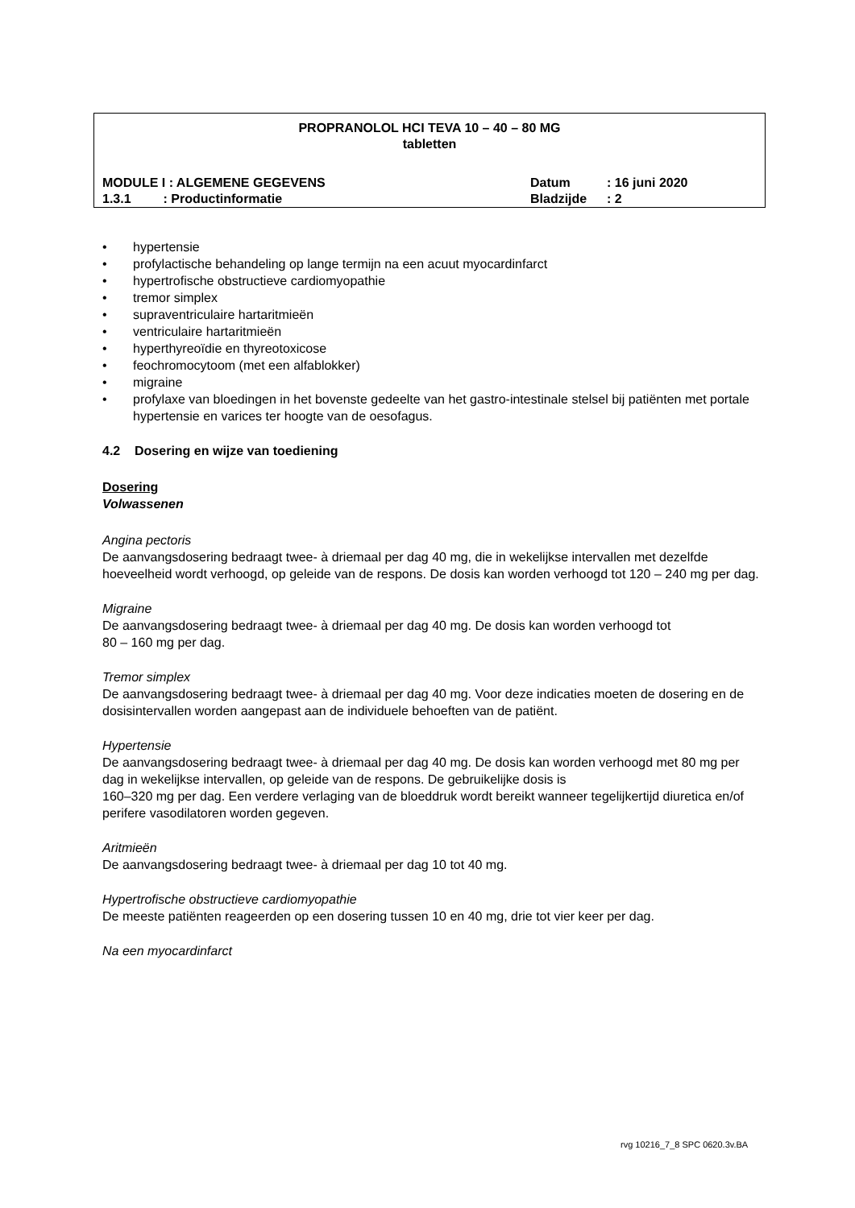PROPRANOLOL HCI TEVA 10 – 40 – 80 MG
tabletten
MODULE I : ALGEMENE GEGEVENS Datum: 16 juni 2020
1.3.1 : Productinformatie Bladzijde: 2
• hypertensie
• profylactische behandeling op lange termijn na een acuut myocardinfarct
• hypertrofische obstructieve cardiomyopathie
• tremor simplex
• supraventriculaire hartaritmieën
• ventriculaire hartaritmieën
• hyperthyreoïdie en thyreotoxicose
• feochromocytoom (met een alfablokker)
• migraine
• profylaxe van bloedingen in het bovenste gedeelte van het gastro-intestinale stelsel bij patiënten met portale hypertensie en varices ter hoogte van de oesofagus.
4.2 Dosering en wijze van toediening
Dosering
Volwassenen
Angina pectoris
De aanvangsdosering bedraagt twee- à driemaal per dag 40 mg, die in wekelijkse intervallen met dezelfde hoeveelheid wordt verhoogd, op geleide van de respons. De dosis kan worden verhoogd tot 120 – 240 mg per dag.
Migraine
De aanvangsdosering bedraagt twee- à driemaal per dag 40 mg. De dosis kan worden verhoogd tot
80 – 160 mg per dag.
Tremor simplex
De aanvangsdosering bedraagt twee- à driemaal per dag 40 mg. Voor deze indicaties moeten de dosering en de dosisintervallen worden aangepast aan de individuele behoeften van de patiënt.
Hypertensie
De aanvangsdosering bedraagt twee- à driemaal per dag 40 mg. De dosis kan worden verhoogd met 80 mg per dag in wekelijkse intervallen, op geleide van de respons. De gebruikelijke dosis is
160–320 mg per dag. Een verdere verlaging van de bloeddruk wordt bereikt wanneer tegelijkertijd diuretica en/of perifere vasodilatoren worden gegeven.
Aritmieën
De aanvangsdosering bedraagt twee- à driemaal per dag 10 tot 40 mg.
Hypertrofische obstructieve cardiomyopathie
De meeste patiënten reageerden op een dosering tussen 10 en 40 mg, drie tot vier keer per dag.
Na een myocardinfarct
rvg 10216_7_8 SPC 0620.3v.BA